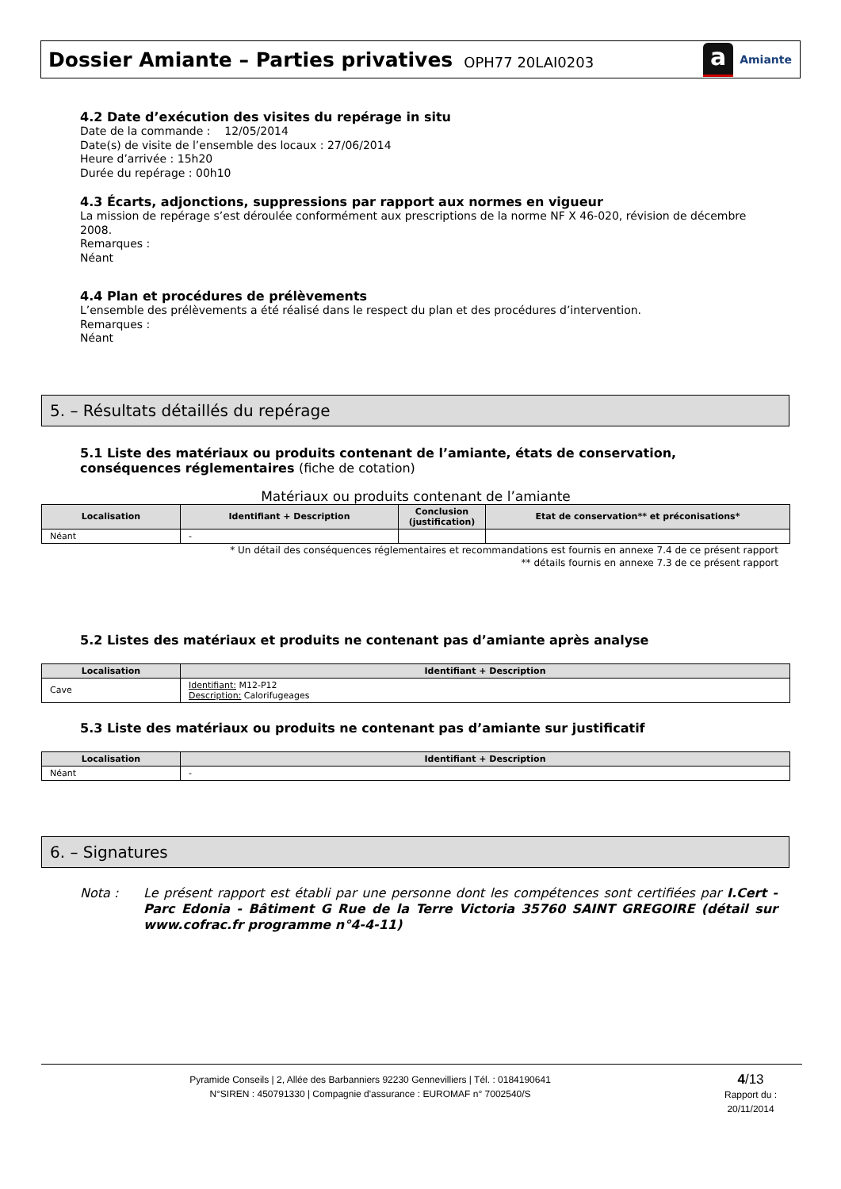Dossier Amiante – Parties privatives
OPH77 20LAI0203
a
Amiante
4.2 Date d’exécution des visites du repérage in situ
Date de la commande : 12/05/2014
Date(s) de visite de l’ensemble des locaux : 27/06/2014
Heure d’arrivée : 15h20
Durée du repérage : 00h10
4.3 Écarts, adjonctions, suppressions par rapport aux normes en vigueur
La mission de repérage s’est déroulée conformément aux prescriptions de la norme NF X 46-020, révision de décembre 2008.
Remarques :
Néant
4.4 Plan et procédures de prélèvements
L’ensemble des prélèvements a été réalisé dans le respect du plan et des procédures d’intervention.
Remarques :
Néant
5. – Résultats détaillés du repérage
5.1 Liste des matériaux ou produits contenant de l’amiante, états de conservation, conséquences réglementaires (fiche de cotation)
Matériaux ou produits contenant de l’amiante
| Localisation | Identifiant + Description | Conclusion (justification) | Etat de conservation** et préconisations* |
| --- | --- | --- | --- |
| Néant | - | | |
* Un détail des conséquences réglementaires et recommandations est fournis en annexe 7.4 de ce présent rapport
** détails fournis en annexe 7.3 de ce présent rapport
5.2 Listes des matériaux et produits ne contenant pas d’amiante après analyse
| Localisation | Identifiant + Description |
| --- | --- |
| Cave | Identifiant: M12-P12 Description: Calorifugeages |
5.3 Liste des matériaux ou produits ne contenant pas d’amiante sur justificatif
| Localisation | Identifiant + Description |
| --- | --- |
| Néant | - |
6. – Signatures
Nota : Le présent rapport est établi par une personne dont les compétences sont certifiées par I.Cert - Parc Edonia - Bâtiment G Rue de la Terre Victoria 35760 SAINT GREGOIRE (détail sur www.cofrac.fr programme n°4-4-11)
Pyramide Conseils | 2, Allée des Barbanniers 92230 Gennevilliers | Tél. : 0184190641
N°SIREN : 450791330 | Compagnie d'assurance : EUROMAF n° 7002540/S
4/13
Rapport du :
20/11/2014